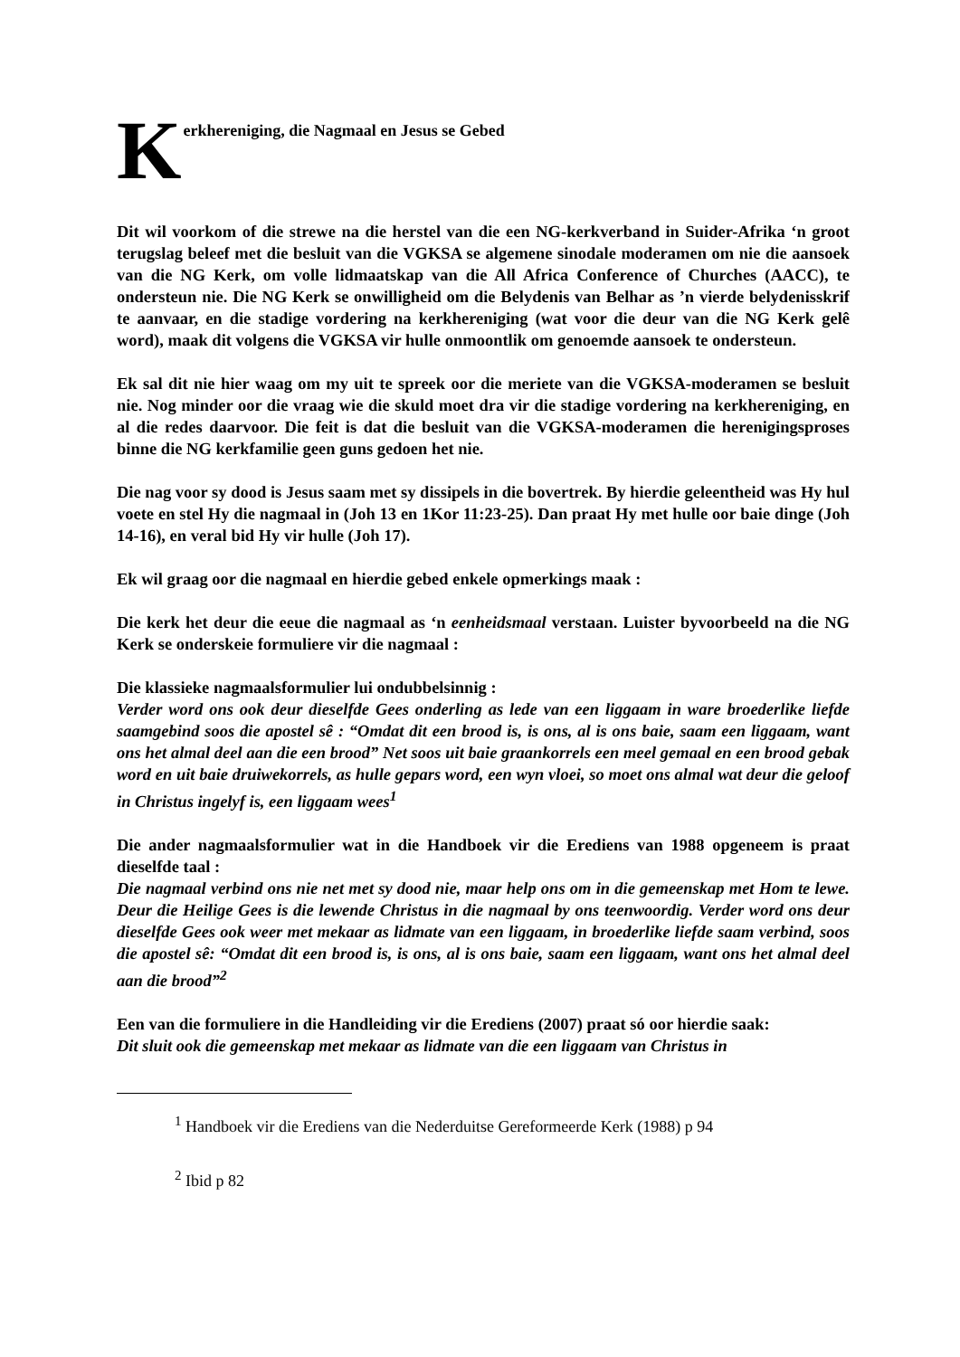K
erkhereniging, die Nagmaal en Jesus se Gebed
Dit wil voorkom of die strewe na die herstel van die een NG-kerkverband in Suider-Afrika ‘n groot terugslag beleef met die besluit van die VGKSA se algemene sinodale moderamen om nie die aansoek van die NG Kerk, om volle lidmaatskap van die All Africa Conference of Churches (AACC), te ondersteun nie. Die NG Kerk se onwilligheid om die Belydenis van Belhar as ’n vierde belydenisskrif te aanvaar, en die stadige vordering na kerkhereniging (wat voor die deur van die NG Kerk gelê word), maak dit volgens die VGKSA vir hulle onmoontlik om genoemde aansoek te ondersteun.
Ek sal dit nie hier waag om my uit te spreek oor die meriete van die VGKSA-moderamen se besluit nie. Nog minder oor die vraag wie die skuld moet dra vir die stadige vordering na kerkhereniging, en al die redes daarvoor. Die feit is dat die besluit van die VGKSA-moderamen die herenigingsproses binne die NG kerkfamilie geen guns gedoen het nie.
Die nag voor sy dood is Jesus saam met sy dissipels in die bovertrek. By hierdie geleentheid was Hy hul voete en stel Hy die nagmaal in (Joh 13 en 1Kor 11:23-25). Dan praat Hy met hulle oor baie dinge (Joh 14-16), en veral bid Hy vir hulle (Joh 17).
Ek wil graag oor die nagmaal en hierdie gebed enkele opmerkings maak :
Die kerk het deur die eeue die nagmaal as ‘n eenheidsmaal verstaan. Luister byvoorbeeld na die NG Kerk se onderskeie formuliere vir die nagmaal :
Die klassieke nagmaalsformulier lui ondubbelsinnig :
Verder word ons ook deur dieselfde Gees onderling as lede van een liggaam in ware broederlike liefde saamgebind soos die apostel sê : “Omdat dit een brood is, is ons, al is ons baie, saam een liggaam, want ons het almal deel aan die een brood” Net soos uit baie graankorrels een meel gemaal en een brood gebak word en uit baie druiwekorrels, as hulle gepars word, een wyn vloei, so moet ons almal wat deur die geloof in Christus ingelyf is, een liggaam wees<sup>1</sup>
Die ander nagmaalsformulier wat in die Handboek vir die Erediens van 1988 opgeneem is praat dieselfde taal :
Die nagmaal verbind ons nie net met sy dood nie, maar help ons om in die gemeenskap met Hom te lewe. Deur die Heilige Gees is die lewende Christus in die nagmaal by ons teenwoordig. Verder word ons deur dieselfde Gees ook weer met mekaar as lidmate van een liggaam, in broederlike liefde saam verbind, soos die apostel sê: “Omdat dit een brood is, is ons, al is ons baie, saam een liggaam, want ons het almal deel aan die brood”<sup>2</sup>
Een van die formuliere in die Handleiding vir die Erediens (2007) praat só oor hierdie saak:
Dit sluit ook die gemeenskap met mekaar as lidmate van die een liggaam van Christus in
<sup>1</sup> Handboek vir die Erediens van die Nederduitse Gereformeerde Kerk (1988) p 94
<sup>2</sup> Ibid p 82